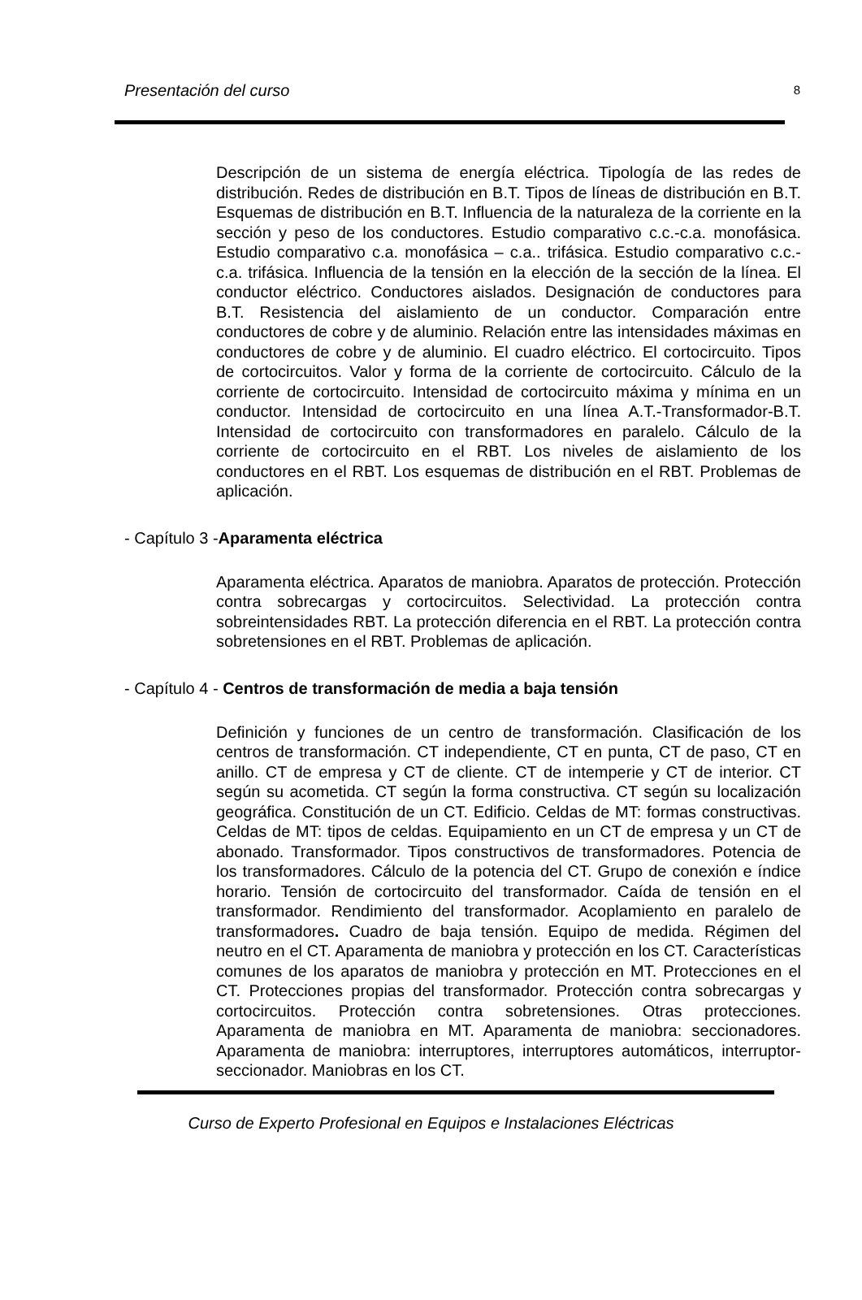Presentación del curso 8
Descripción de un sistema de energía eléctrica. Tipología de las redes de distribución. Redes de distribución en B.T. Tipos de líneas de distribución en B.T. Esquemas de distribución en B.T. Influencia de la naturaleza de la corriente en la sección y peso de los conductores. Estudio comparativo c.c.-c.a. monofásica. Estudio comparativo c.a. monofásica – c.a.. trifásica. Estudio comparativo c.c.-c.a. trifásica. Influencia de la tensión en la elección de la sección de la línea. El conductor eléctrico. Conductores aislados. Designación de conductores para B.T. Resistencia del aislamiento de un conductor. Comparación entre conductores de cobre y de aluminio. Relación entre las intensidades máximas en conductores de cobre y de aluminio. El cuadro eléctrico. El cortocircuito. Tipos de cortocircuitos. Valor y forma de la corriente de cortocircuito. Cálculo de la corriente de cortocircuito. Intensidad de cortocircuito máxima y mínima en un conductor. Intensidad de cortocircuito en una línea A.T.-Transformador-B.T. Intensidad de cortocircuito con transformadores en paralelo. Cálculo de la corriente de cortocircuito en el RBT. Los niveles de aislamiento de los conductores en el RBT. Los esquemas de distribución en el RBT. Problemas de aplicación.
- Capítulo 3 -Aparamenta eléctrica
Aparamenta eléctrica. Aparatos de maniobra. Aparatos de protección. Protección contra sobrecargas y cortocircuitos. Selectividad. La protección contra sobreintensidades RBT. La protección diferencia en el RBT. La protección contra sobretensiones en el RBT. Problemas de aplicación.
- Capítulo 4 - Centros de transformación de media a baja tensión
Definición y funciones de un centro de transformación. Clasificación de los centros de transformación. CT independiente, CT en punta, CT de paso, CT en anillo. CT de empresa y CT de cliente. CT de intemperie y CT de interior. CT según su acometida. CT según la forma constructiva. CT según su localización geográfica. Constitución de un CT. Edificio. Celdas de MT: formas constructivas. Celdas de MT: tipos de celdas. Equipamiento en un CT de empresa y un CT de abonado. Transformador. Tipos constructivos de transformadores. Potencia de los transformadores. Cálculo de la potencia del CT. Grupo de conexión e índice horario. Tensión de cortocircuito del transformador. Caída de tensión en el transformador. Rendimiento del transformador. Acoplamiento en paralelo de transformadores. Cuadro de baja tensión. Equipo de medida. Régimen del neutro en el CT. Aparamenta de maniobra y protección en los CT. Características comunes de los aparatos de maniobra y protección en MT. Protecciones en el CT. Protecciones propias del transformador. Protección contra sobrecargas y cortocircuitos. Protección contra sobretensiones. Otras protecciones. Aparamenta de maniobra en MT. Aparamenta de maniobra: seccionadores. Aparamenta de maniobra: interruptores, interruptores automáticos, interruptor-seccionador. Maniobras en los CT.
Curso de Experto Profesional en Equipos e Instalaciones Eléctricas